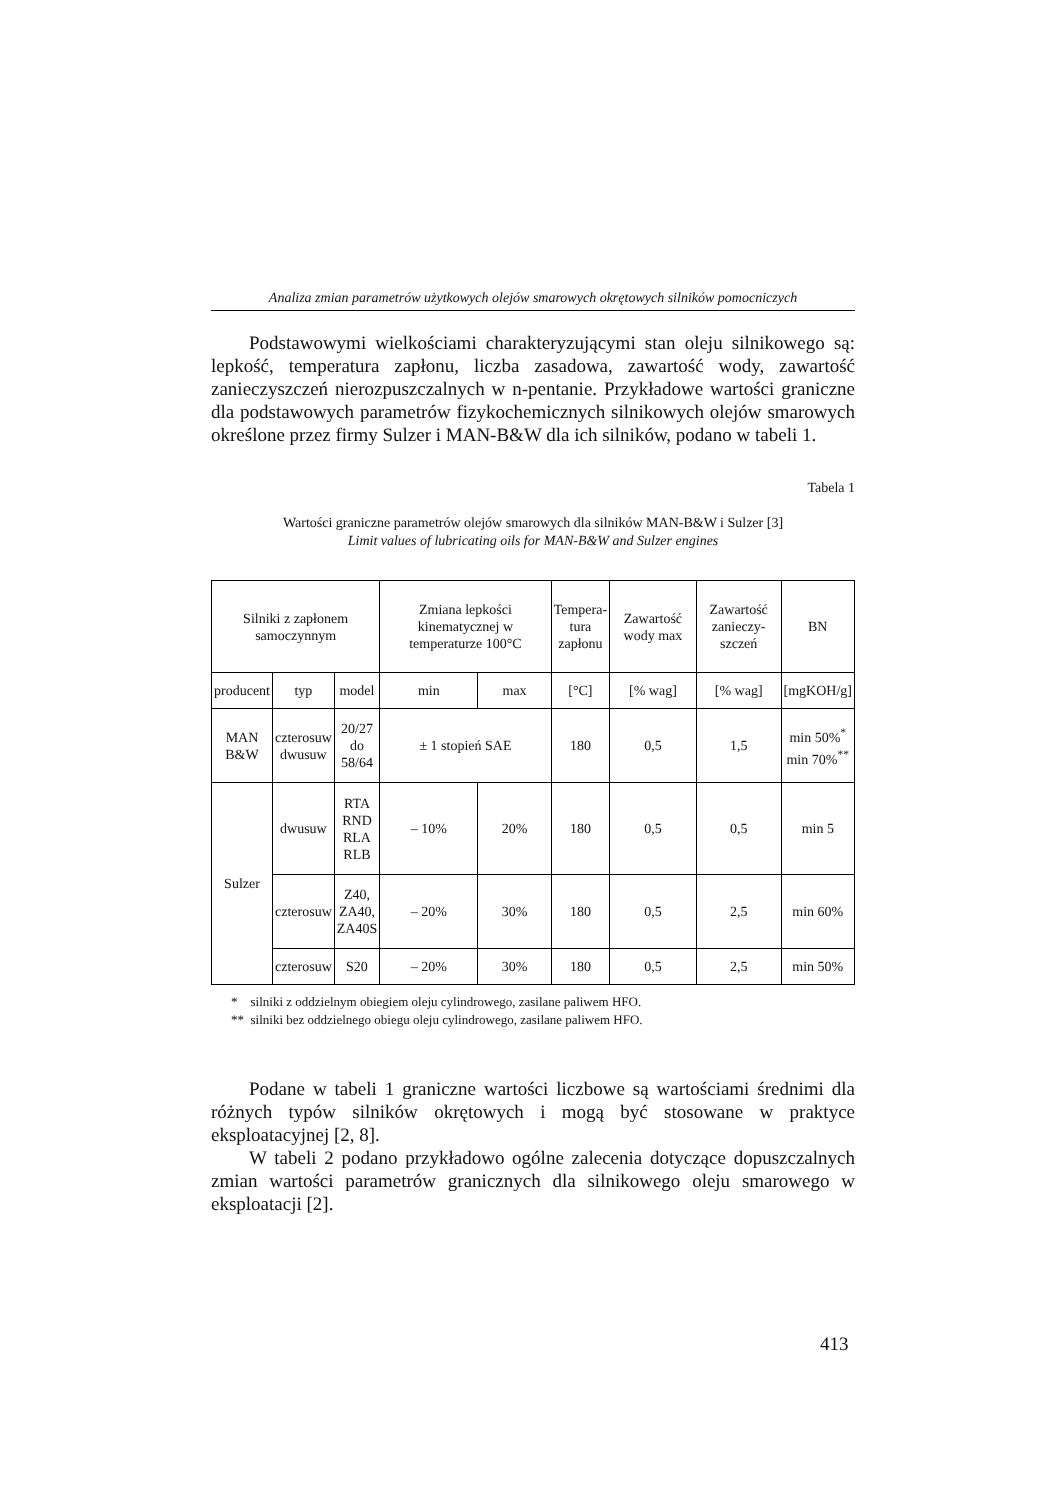Analiza zmian parametrów użytkowych olejów smarowych okrętowych silników pomocniczych
Podstawowymi wielkościami charakteryzującymi stan oleju silnikowego są: lepkość, temperatura zapłonu, liczba zasadowa, zawartość wody, zawartość zanieczyszczeń nierozpuszczalnych w n-pentanie. Przykładowe wartości graniczne dla podstawowych parametrów fizykochemicznych silnikowych olejów smarowych określone przez firmy Sulzer i MAN-B&W dla ich silników, podano w tabeli 1.
Tabela 1
Wartości graniczne parametrów olejów smarowych dla silników MAN-B&W i Sulzer [3]
Limit values of lubricating oils for MAN-B&W and Sulzer engines
| Silniki z zapłonem samoczynnym | | | Zmiana lepkości kinematycznej w temperaturze 100°C | | Tempera- tura zapłonu | Zawartość wody max | Zawartość zanieczy- szczeń | BN |
| --- | --- | --- | --- | --- | --- | --- | --- | --- |
| producent | typ | model | min | max | [°C] | [% wag] | [% wag] | [mgKOH/g] |
| MAN B&W | czterosuw dwusuw | 20/27 do 58/64 | ± 1 stopień SAE | | 180 | 0,5 | 1,5 | min 50%<sup>*</sup> min 70%<sup>**</sup> |
| Sulzer | dwusuw | RTA RND RLA RLB | – 10% | 20% | 180 | 0,5 | 0,5 | min 5 |
| | czterosuw | Z40, ZA40, ZA40S | – 20% | 30% | 180 | 0,5 | 2,5 | min 60% |
| | czterosuw | S20 | – 20% | 30% | 180 | 0,5 | 2,5 | min 50% |
* silniki z oddzielnym obiegiem oleju cylindrowego, zasilane paliwem HFO.
** silniki bez oddzielnego obiegu oleju cylindrowego, zasilane paliwem HFO.
Podane w tabeli 1 graniczne wartości liczbowe są wartościami średnimi dla różnych typów silników okrętowych i mogą być stosowane w praktyce eksploatacyjnej [2, 8].
W tabeli 2 podano przykładowo ogólne zalecenia dotyczące dopuszczalnych zmian wartości parametrów granicznych dla silnikowego oleju smarowego w eksploatacji [2].
413